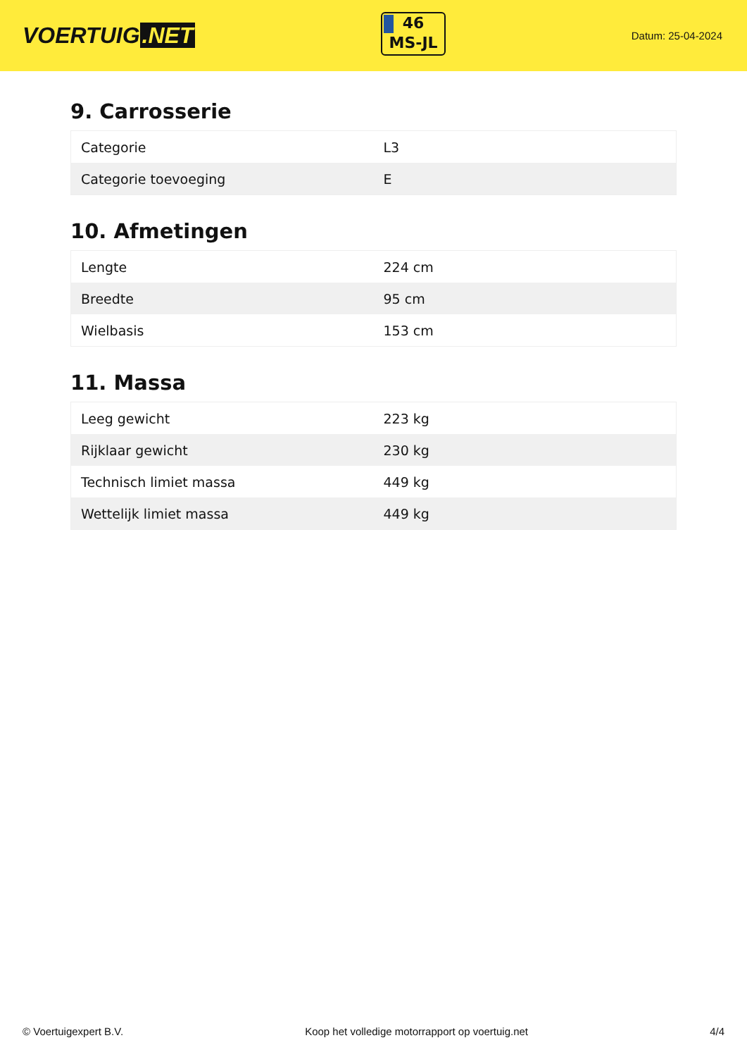VOERTUIG.NET
46
MS-JL
Datum: 25-04-2024
9. Carrosserie
| Categorie | L3 |
| Categorie toevoeging | E |
10. Afmetingen
| Lengte | 224 cm |
| Breedte | 95 cm |
| Wielbasis | 153 cm |
11. Massa
| Leeg gewicht | 223 kg |
| Rijklaar gewicht | 230 kg |
| Technisch limiet massa | 449 kg |
| Wettelijk limiet massa | 449 kg |
© Voertuigexpert B.V. Koop het volledige motorrapport op voertuig.net 4/4